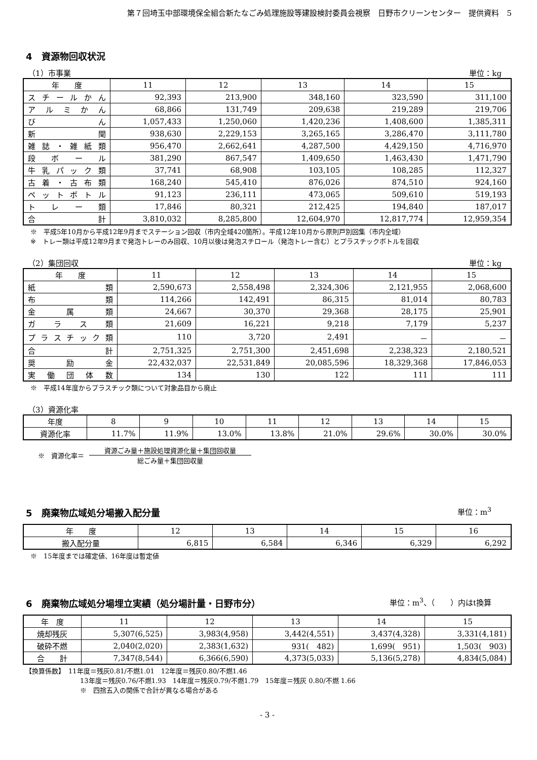第７回埼玉中部環境保全組合新たなごみ処理施設等建設検討委員会視察　日野市クリーンセンター　提供資料　5
4　資源物回収状況
（1）市事業 単位：kg
| 年 度 | 11 | 12 | 13 | 14 | 15 |
| --- | --- | --- | --- | --- | --- |
| スチールかん | 92,393 | 213,900 | 348,160 | 323,590 | 311,100 |
| アルミかん | 68,866 | 131,749 | 209,638 | 219,289 | 219,706 |
| び ん | 1,057,433 | 1,250,060 | 1,420,236 | 1,408,600 | 1,385,311 |
| 新 聞 | 938,630 | 2,229,153 | 3,265,165 | 3,286,470 | 3,111,780 |
| 雑誌・雑紙類 | 956,470 | 2,662,641 | 4,287,500 | 4,429,150 | 4,716,970 |
| 段ボール | 381,290 | 867,547 | 1,409,650 | 1,463,430 | 1,471,790 |
| 牛乳パック類 | 37,741 | 68,908 | 103,105 | 108,285 | 112,327 |
| 古着・古布類 | 168,240 | 545,410 | 876,026 | 874,510 | 924,160 |
| ペットボトル | 91,123 | 236,111 | 473,065 | 509,610 | 519,193 |
| トレー類 | 17,846 | 80,321 | 212,425 | 194,840 | 187,017 |
| 合 計 | 3,810,032 | 8,285,800 | 12,604,970 | 12,817,774 | 12,959,354 |
※　平成5年10月から平成12年9月までステーション回収（市内全域420箇所）。平成12年10月から原則戸別回集（市内全域）
※　トレー類は平成12年9月まで発泡トレーのみ回収、10月以後は発泡スチロール（発泡トレー含む）とプラスチックボトルを回収
（2）集団回収 単位：kg
| 年 度 | 11 | 12 | 13 | 14 | 15 |
| --- | --- | --- | --- | --- | --- |
| 紙 類 | 2,590,673 | 2,558,498 | 2,324,306 | 2,121,955 | 2,068,600 |
| 布 類 | 114,266 | 142,491 | 86,315 | 81,014 | 80,783 |
| 金属類 | 24,667 | 30,370 | 29,368 | 28,175 | 25,901 |
| ガラス類 | 21,609 | 16,221 | 9,218 | 7,179 | 5,237 |
| プラスチック類 | 110 | 3,720 | 2,491 | － | － |
| 合 計 | 2,751,325 | 2,751,300 | 2,451,698 | 2,238,323 | 2,180,521 |
| 奨励金 | 22,432,037 | 22,531,849 | 20,085,596 | 18,329,368 | 17,846,053 |
| 実働団体数 | 134 | 130 | 122 | 111 | 111 |
※　平成14年度からプラスチック類について対象品目から廃止
（3）資源化率
| 年度 | 8 | 9 | 10 | 11 | 12 | 13 | 14 | 15 |
| --- | --- | --- | --- | --- | --- | --- | --- | --- |
| 資源化率 | 11.7% | 11.9% | 13.0% | 13.8% | 21.0% | 29.6% | 30.0% | 30.0% |
※　資源化率＝
資源ごみ量＋施設処理資源化量＋集団回収量
総ごみ量＋集団回収量
5　廃棄物広域処分場搬入配分量
単位：m<sup>3</sup>
| 年 度 | 12 | 13 | 14 | 15 | 16 |
| --- | --- | --- | --- | --- | --- |
| 搬入配分量 | 6,815 | 6,584 | 6,346 | 6,329 | 6,292 |
※　15年度までは確定値、16年度は暫定値
6　廃棄物広域処分場埋立実績（処分場計量・日野市分）
単位：m<sup>3</sup>、（　　）内はt換算
| 年 度 | 11 | 12 | 13 | 14 | 15 |
| --- | --- | --- | --- | --- | --- |
| 焼却残灰 | 5,307(6,525) | 3,983(4,958) | 3,442(4,551) | 3,437(4,328) | 3,331(4,181) |
| 破砕不燃 | 2,040(2,020) | 2,383(1,632) | 931( 482) | 1,699( 951) | 1,503( 903) |
| 合 計 | 7,347(8,544) | 6,366(6,590) | 4,373(5,033) | 5,136(5,278) | 4,834(5,084) |
【換算係数】　11年度＝残灰0.81/不燃1.01　12年度＝残灰0.80/不燃1.46
13年度＝残灰0.76/不燃1.93　14年度＝残灰0.79/不燃1.79　15年度＝残灰 0.80/不燃 1.66
※　四捨五入の関係で合計が異なる場合がある
- 3 -